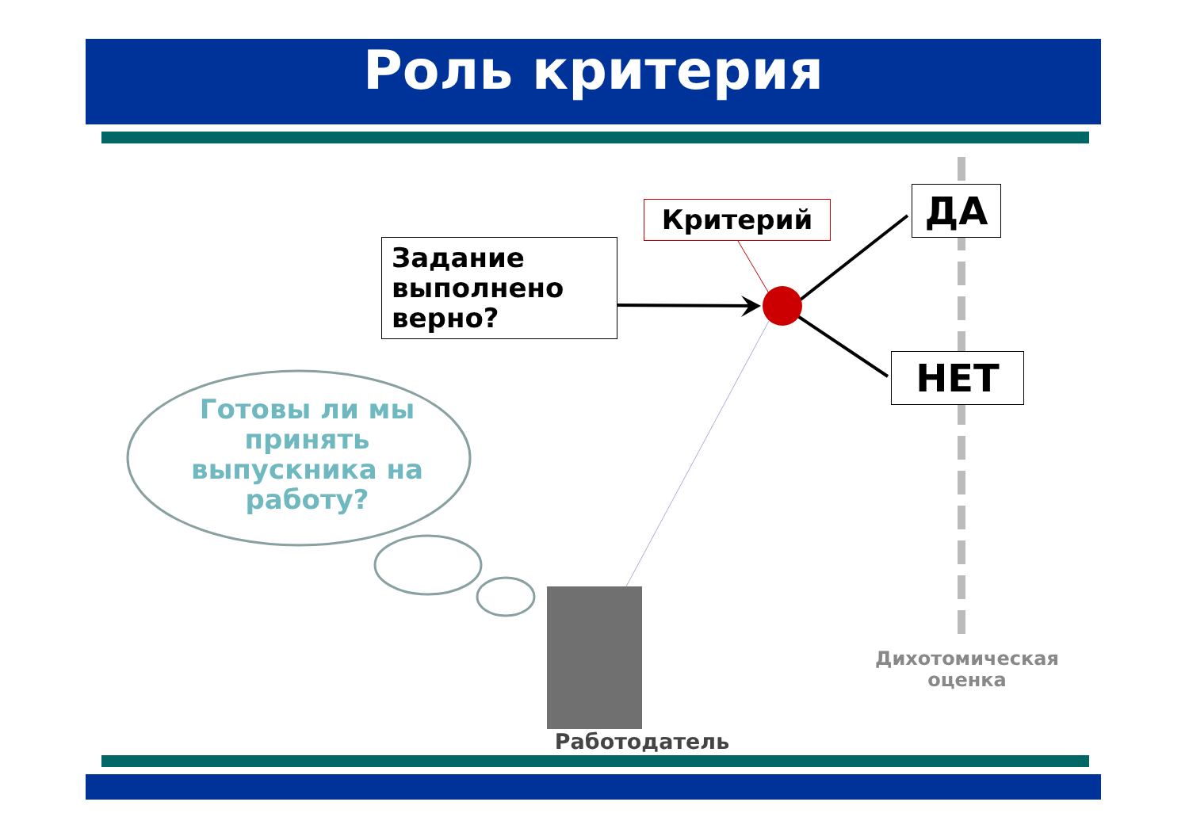Роль критерия
Задание выполнено верно?
Критерий ДА
НЕТ
Готовы ли мы принять выпускника на работу?
Дихотомическая оценка
Работодатель